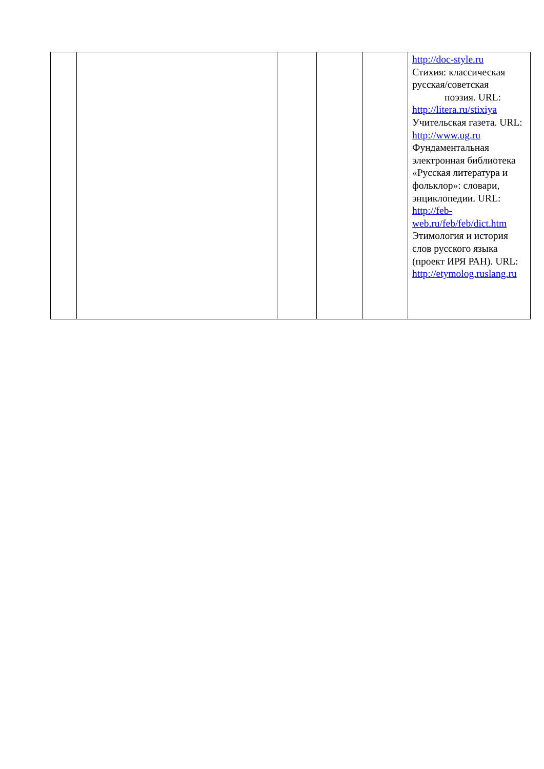| | | | | | http://doc-style.ru Стихия: классическая русская/советская поэзия. URL: http://litera.ru/stixiya Учительская газета. URL: http://www.ug.ru Фундаментальная электронная библиотека «Русская литература и фольклор»: словари, энциклопедии. URL: http://feb-web.ru/feb/feb/dict.htm Этимология и история слов русского языка (проект ИРЯ РАН). URL: http://etymolog.ruslang.ru |